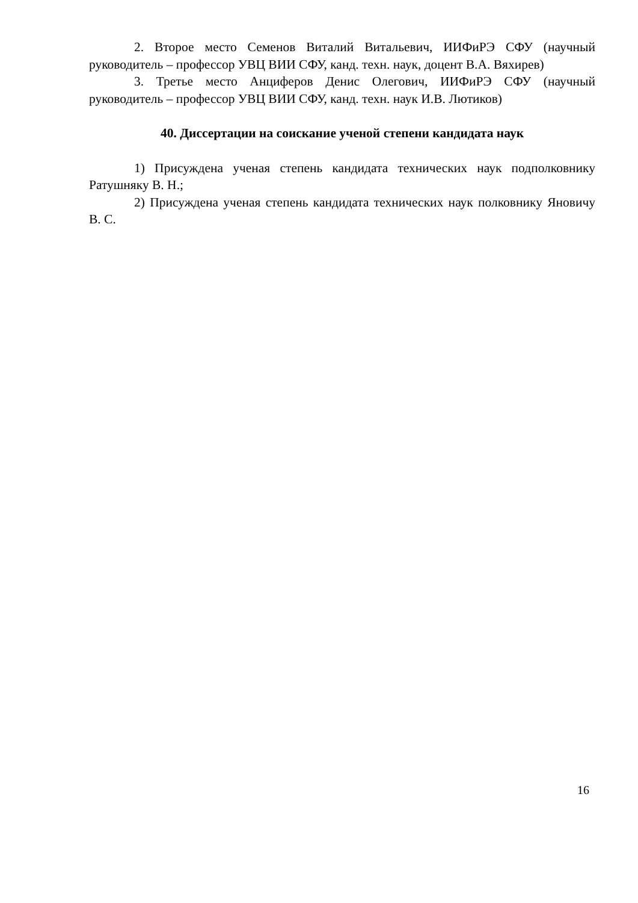2. Второе место Семенов Виталий Витальевич, ИИФиРЭ СФУ (научный руководитель – профессор УВЦ ВИИ СФУ, канд. техн. наук, доцент В.А. Вяхирев)
3. Третье место Анциферов Денис Олегович, ИИФиРЭ СФУ (научный руководитель – профессор УВЦ ВИИ СФУ, канд. техн. наук И.В. Лютиков)
40. Диссертации на соискание ученой степени кандидата наук
1) Присуждена ученая степень кандидата технических наук подполковнику Ратушняку В. Н.;
2) Присуждена ученая степень кандидата технических наук полковнику Яновичу В. С.
16